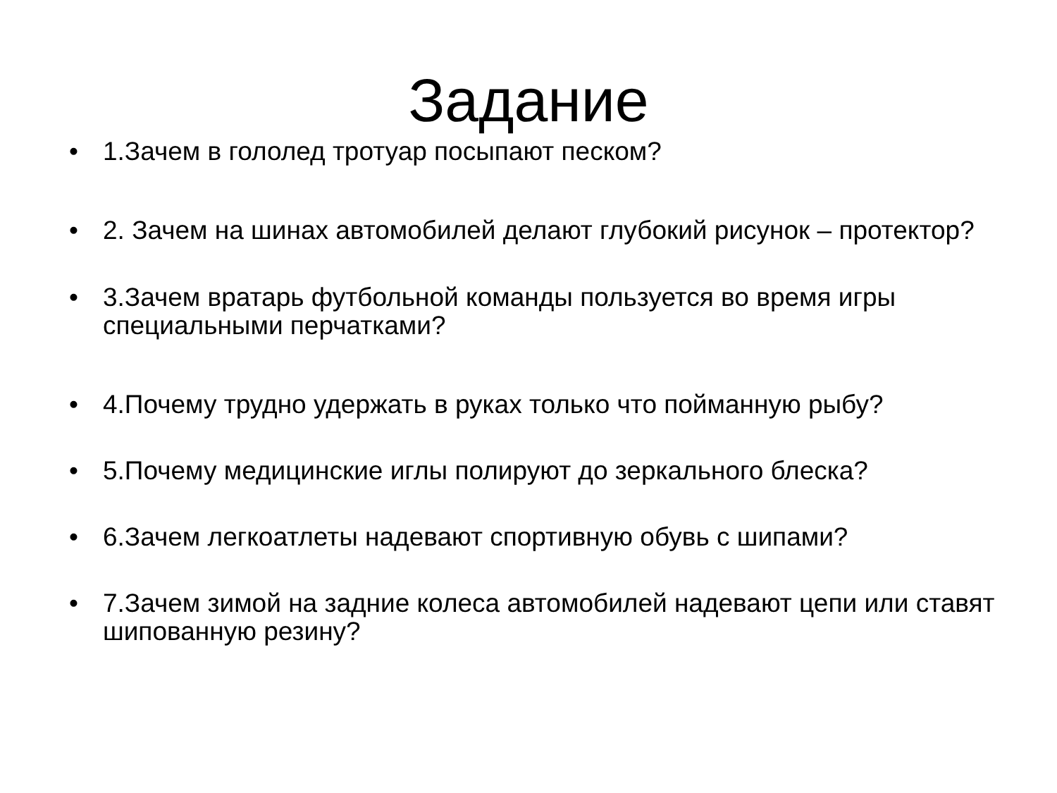Задание
• 1.Зачем в гололед тротуар посыпают песком?
• 2. Зачем на шинах автомобилей делают глубокий рисунок – протектор?
• 3.Зачем вратарь футбольной команды пользуется во время игры специальными перчатками?
• 4.Почему трудно удержать в руках только что пойманную рыбу?
• 5.Почему медицинские иглы полируют до зеркального блеска?
• 6.Зачем легкоатлеты надевают спортивную обувь с шипами?
• 7.Зачем зимой на задние колеса автомобилей надевают цепи или ставят шипованную резину?